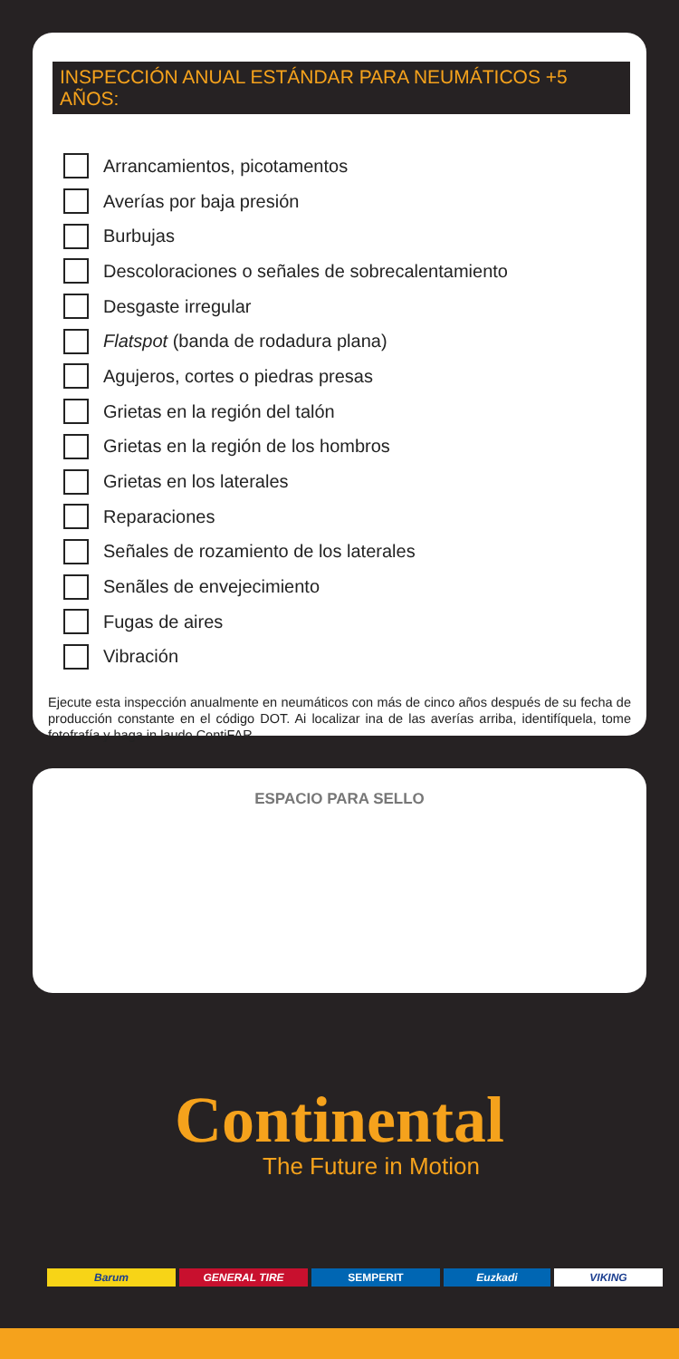INSPECCIÓN ANUAL ESTÁNDAR PARA NEUMÁTICOS +5 AÑOS:
Arrancamientos, picotamentos
Averías por baja presión
Burbujas
Descoloraciones o señales de sobrecalentamiento
Desgaste irregular
Flatspot (banda de rodadura plana)
Agujeros, cortes o piedras presas
Grietas en la región del talón
Grietas en la región de los hombros
Grietas en los laterales
Reparaciones
Señales de rozamiento de los laterales
Senãles de envejecimiento
Fugas de aires
Vibración
Ejecute esta inspección anualmente en neumáticos con más de cinco años después de su fecha de producción constante en el código DOT. Ai localizar ina de las averías arriba, identifíquela, tome fotofrafía y haga in laudo ContiFAR.
ESPACIO PARA SELLO
Continental
The Future in Motion
Barum GENERAL TIRE SEMPERIT Euzkadi VIKING